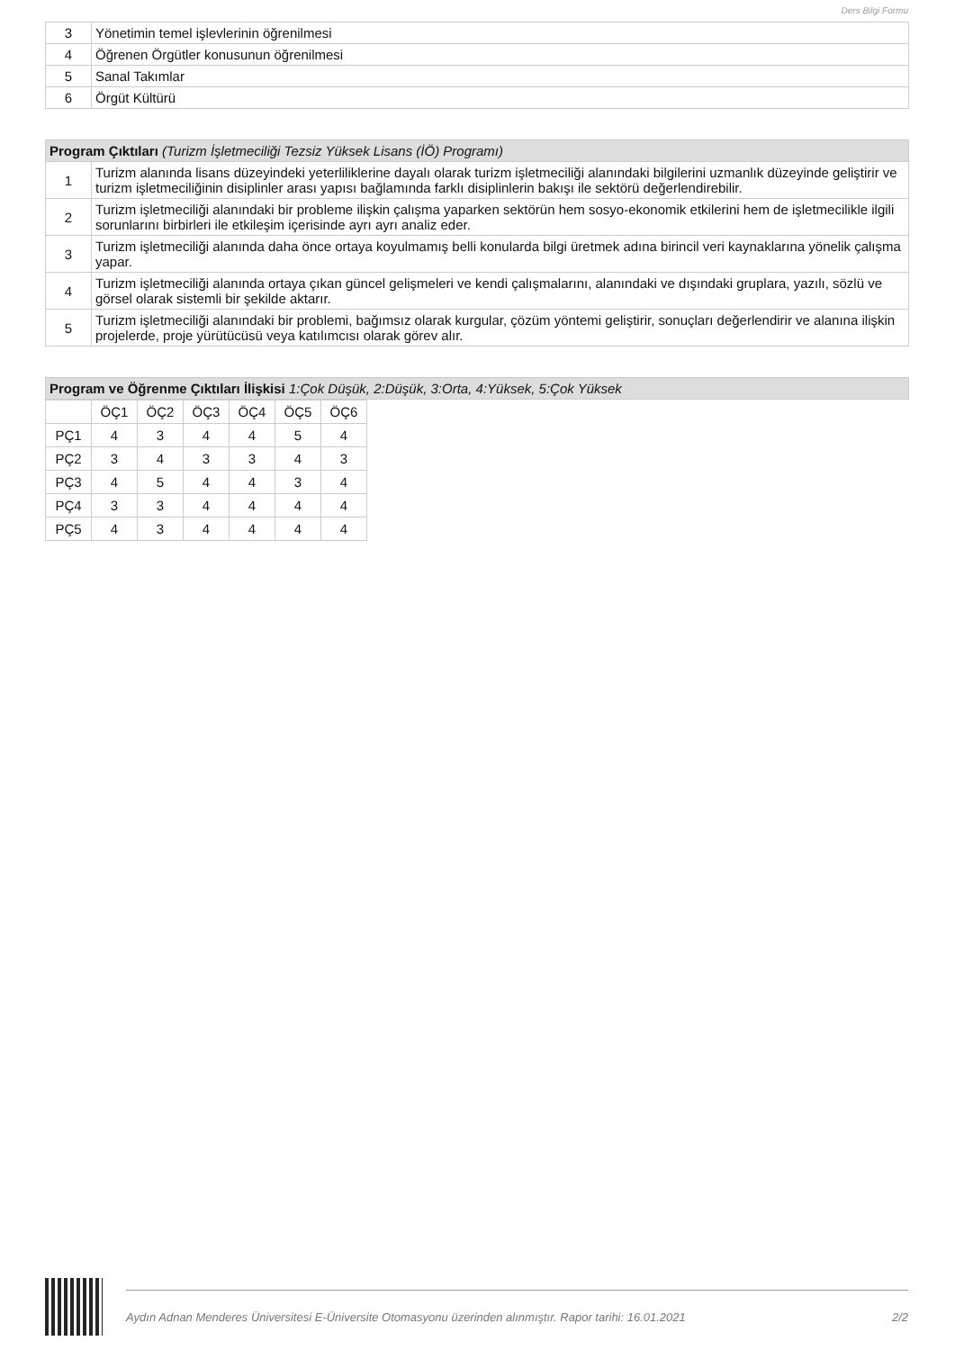Ders Bilgi Formu
| 3 | Yönetimin temel işlevlerinin öğrenilmesi |
| 4 | Öğrenen Örgütler konusunun öğrenilmesi |
| 5 | Sanal Takımlar |
| 6 | Örgüt Kültürü |
| Program Çıktıları (Turizm İşletmeciliği Tezsiz Yüksek Lisans (İÖ) Programı) | |
| --- | --- |
| 1 | Turizm alanında lisans düzeyindeki yeterliliklerine dayalı olarak turizm işletmeciliği alanındaki bilgilerini uzmanlık düzeyinde geliştirir ve turizm işletmeciliğinin disiplinler arası yapısı bağlamında farklı disiplinlerin bakışı ile sektörü değerlendirebilir. |
| 2 | Turizm işletmeciliği alanındaki bir probleme ilişkin çalışma yaparken sektörün hem sosyo-ekonomik etkilerini hem de işletmecilikle ilgili sorunlarını birbirleri ile etkileşim içerisinde ayrı ayrı analiz eder. |
| 3 | Turizm işletmeciliği alanında daha önce ortaya koyulmamış belli konularda bilgi üretmek adına birincil veri kaynaklarına yönelik çalışma yapar. |
| 4 | Turizm işletmeciliği alanında ortaya çıkan güncel gelişmeleri ve kendi çalışmalarını, alanındaki ve dışındaki gruplara, yazılı, sözlü ve görsel olarak sistemli bir şekilde aktarır. |
| 5 | Turizm işletmeciliği alanındaki bir problemi, bağımsız olarak kurgular, çözüm yöntemi geliştirir, sonuçları değerlendirir ve alanına ilişkin projelerde, proje yürütücüsü veya katılımcısı olarak görev alır. |
| Program ve Öğrenme Çıktıları İlişkisi 1:Çok Düşük, 2:Düşük, 3:Orta, 4:Yüksek, 5:Çok Yüksek |
| --- |
| | ÖÇ1 | ÖÇ2 | ÖÇ3 | ÖÇ4 | ÖÇ5 | ÖÇ6 |
| PÇ1 | 4 | 3 | 4 | 4 | 5 | 4 |
| PÇ2 | 3 | 4 | 3 | 3 | 4 | 3 |
| PÇ3 | 4 | 5 | 4 | 4 | 3 | 4 |
| PÇ4 | 3 | 3 | 4 | 4 | 4 | 4 |
| PÇ5 | 4 | 3 | 4 | 4 | 4 | 4 |
Aydın Adnan Menderes Üniversitesi E-Üniversite Otomasyonu üzerinden alınmıştır. Rapor tarihi: 16.01.2021 2/2